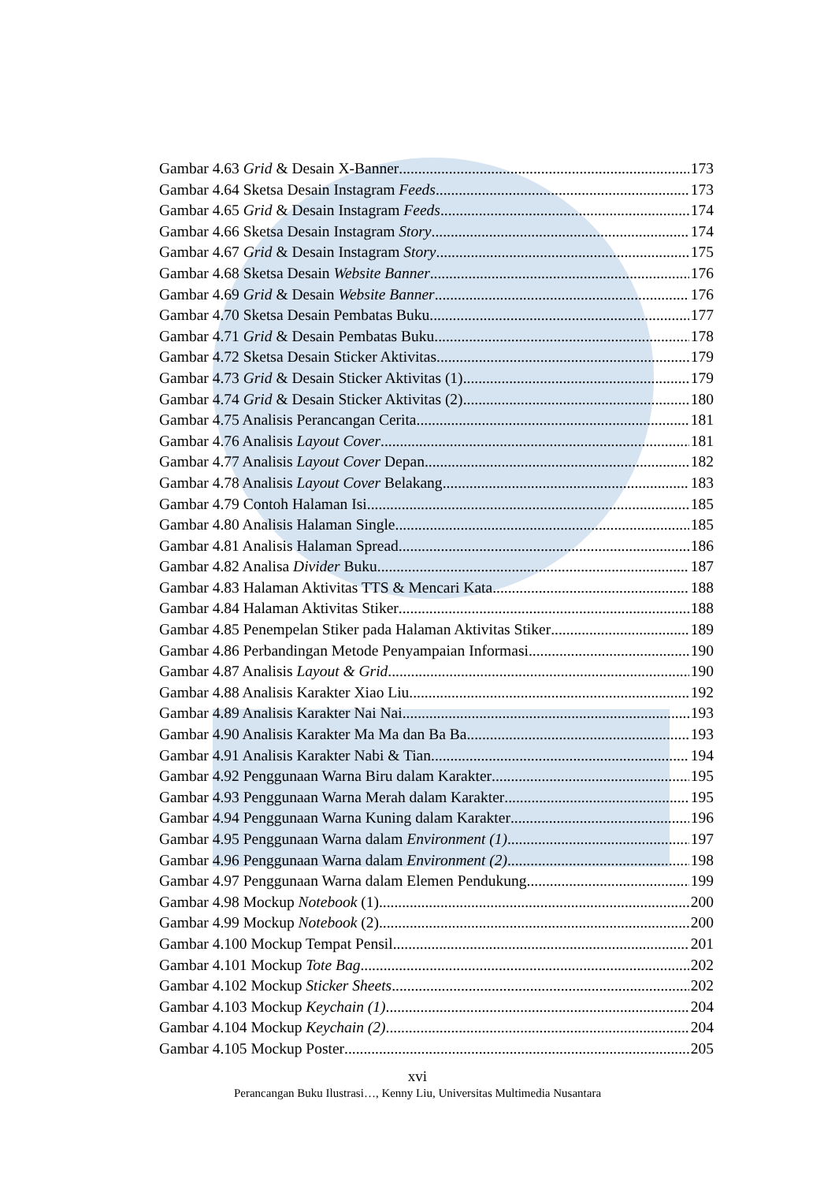Gambar 4.63 Grid & Desain X-Banner 173
Gambar 4.64 Sketsa Desain Instagram Feeds 173
Gambar 4.65 Grid & Desain Instagram Feeds 174
Gambar 4.66 Sketsa Desain Instagram Story 174
Gambar 4.67 Grid & Desain Instagram Story 175
Gambar 4.68 Sketsa Desain Website Banner 176
Gambar 4.69 Grid & Desain Website Banner 176
Gambar 4.70 Sketsa Desain Pembatas Buku 177
Gambar 4.71 Grid & Desain Pembatas Buku 178
Gambar 4.72 Sketsa Desain Sticker Aktivitas 179
Gambar 4.73 Grid & Desain Sticker Aktivitas (1) 179
Gambar 4.74 Grid & Desain Sticker Aktivitas (2) 180
Gambar 4.75 Analisis Perancangan Cerita 181
Gambar 4.76 Analisis Layout Cover 181
Gambar 4.77 Analisis Layout Cover Depan 182
Gambar 4.78 Analisis Layout Cover Belakang 183
Gambar 4.79 Contoh Halaman Isi 185
Gambar 4.80 Analisis Halaman Single 185
Gambar 4.81 Analisis Halaman Spread 186
Gambar 4.82 Analisa Divider Buku 187
Gambar 4.83 Halaman Aktivitas TTS & Mencari Kata 188
Gambar 4.84 Halaman Aktivitas Stiker 188
Gambar 4.85 Penempelan Stiker pada Halaman Aktivitas Stiker 189
Gambar 4.86 Perbandingan Metode Penyampaian Informasi 190
Gambar 4.87 Analisis Layout & Grid 190
Gambar 4.88 Analisis Karakter Xiao Liu 192
Gambar 4.89 Analisis Karakter Nai Nai 193
Gambar 4.90 Analisis Karakter Ma Ma dan Ba Ba 193
Gambar 4.91 Analisis Karakter Nabi & Tian 194
Gambar 4.92 Penggunaan Warna Biru dalam Karakter 195
Gambar 4.93 Penggunaan Warna Merah dalam Karakter 195
Gambar 4.94 Penggunaan Warna Kuning dalam Karakter 196
Gambar 4.95 Penggunaan Warna dalam Environment (1) 197
Gambar 4.96 Penggunaan Warna dalam Environment (2) 198
Gambar 4.97 Penggunaan Warna dalam Elemen Pendukung 199
Gambar 4.98 Mockup Notebook (1) 200
Gambar 4.99 Mockup Notebook (2) 200
Gambar 4.100 Mockup Tempat Pensil 201
Gambar 4.101 Mockup Tote Bag 202
Gambar 4.102 Mockup Sticker Sheets 202
Gambar 4.103 Mockup Keychain (1) 204
Gambar 4.104 Mockup Keychain (2) 204
Gambar 4.105 Mockup Poster 205
xvi
Perancangan Buku Ilustrasi…, Kenny Liu, Universitas Multimedia Nusantara